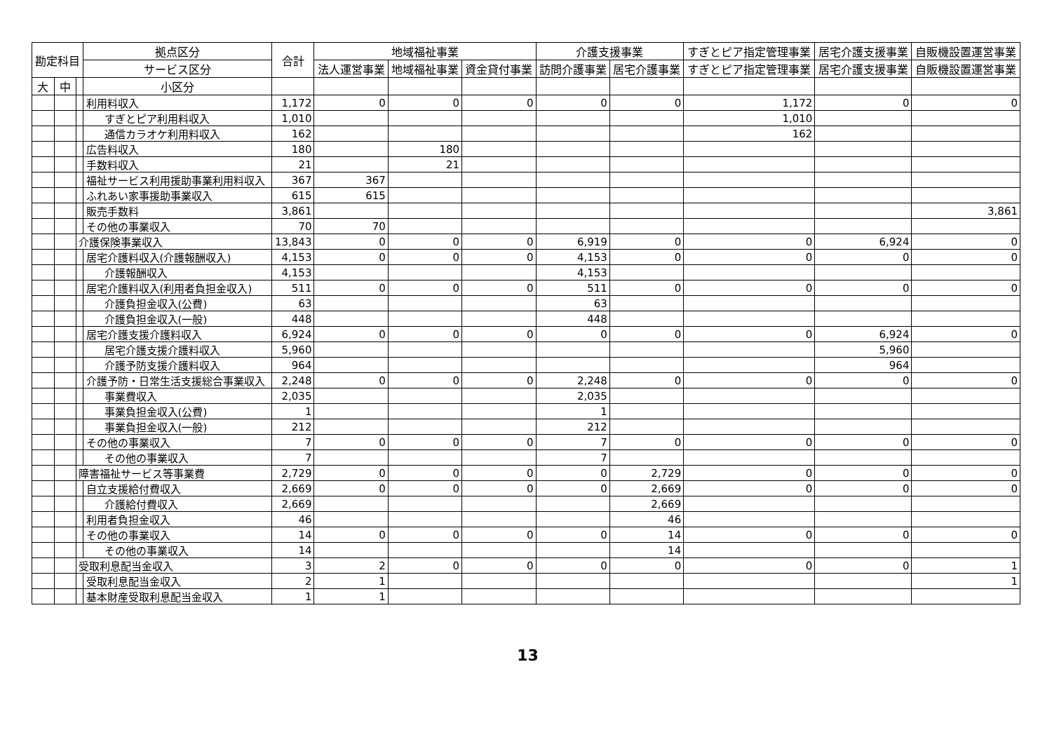| 勘定科目 | | | 拠点区分 | 合計 | 地域福祉事業 | | | 介護支援事業 | | すぎとピア指定管理事業 | 居宅介護支援事業 | 自販機設置運営事業 |
| --- | --- | --- | --- | --- | --- | --- | --- | --- | --- | --- | --- | --- |
| | | | サービス区分 | | 法人運営事業 | 地域福祉事業 | 資金貸付事業 | 訪問介護事業 | 居宅介護事業 | すぎとピア指定管理事業 | 居宅介護支援事業 | 自販機設置運営事業 |
| 大 | 中 | | 小区分 | | | | | | | | | |
| | | | 利用料収入 | 1,172 | 0 | 0 | 0 | 0 | 0 | 1,172 | 0 | 0 |
| | | | すぎとピア利用料収入 | 1,010 | | | | | | 1,010 | | |
| | | | 通信カラオケ利用料収入 | 162 | | | | | | 162 | | |
| | | | 広告料収入 | 180 | | 180 | | | | | | |
| | | | 手数料収入 | 21 | | 21 | | | | | | |
| | | | 福祉サービス利用援助事業利用料収入 | 367 | 367 | | | | | | | |
| | | | ふれあい家事援助事業収入 | 615 | 615 | | | | | | | |
| | | | 販売手数料 | 3,861 | | | | | | | | 3,861 |
| | | | その他の事業収入 | 70 | 70 | | | | | | | |
| | | 介護保険事業収入 | | 13,843 | 0 | 0 | 0 | 6,919 | 0 | 0 | 6,924 | 0 |
| | | | 居宅介護料収入(介護報酬収入) | 4,153 | 0 | 0 | 0 | 4,153 | 0 | 0 | 0 | 0 |
| | | | 介護報酬収入 | 4,153 | | | | 4,153 | | | | |
| | | | 居宅介護料収入(利用者負担金収入) | 511 | 0 | 0 | 0 | 511 | 0 | 0 | 0 | 0 |
| | | | 介護負担金収入(公費) | 63 | | | | 63 | | | | |
| | | | 介護負担金収入(一般) | 448 | | | | 448 | | | | |
| | | | 居宅介護支援介護料収入 | 6,924 | 0 | 0 | 0 | 0 | 0 | 0 | 6,924 | 0 |
| | | | 居宅介護支援介護料収入 | 5,960 | | | | | | | 5,960 | |
| | | | 介護予防支援介護料収入 | 964 | | | | | | | 964 | |
| | | | 介護予防・日常生活支援総合事業収入 | 2,248 | 0 | 0 | 0 | 2,248 | 0 | 0 | 0 | 0 |
| | | | 事業費収入 | 2,035 | | | | 2,035 | | | | |
| | | | 事業負担金収入(公費) | 1 | | | | 1 | | | | |
| | | | 事業負担金収入(一般) | 212 | | | | 212 | | | | |
| | | | その他の事業収入 | 7 | 0 | 0 | 0 | 7 | 0 | 0 | 0 | 0 |
| | | | その他の事業収入 | 7 | | | | 7 | | | | |
| | | 障害福祉サービス等事業費 | | 2,729 | 0 | 0 | 0 | 0 | 2,729 | 0 | 0 | 0 |
| | | | 自立支援給付費収入 | 2,669 | 0 | 0 | 0 | 0 | 2,669 | 0 | 0 | 0 |
| | | | 介護給付費収入 | 2,669 | | | | | 2,669 | | | |
| | | | 利用者負担金収入 | 46 | | | | | 46 | | | |
| | | | その他の事業収入 | 14 | 0 | 0 | 0 | 0 | 14 | 0 | 0 | 0 |
| | | | その他の事業収入 | 14 | | | | | 14 | | | |
| | | 受取利息配当金収入 | | 3 | 2 | 0 | 0 | 0 | 0 | 0 | 0 | 1 |
| | | | 受取利息配当金収入 | 2 | 1 | | | | | | | 1 |
| | | | 基本財産受取利息配当金収入 | 1 | 1 | | | | | | | |
13